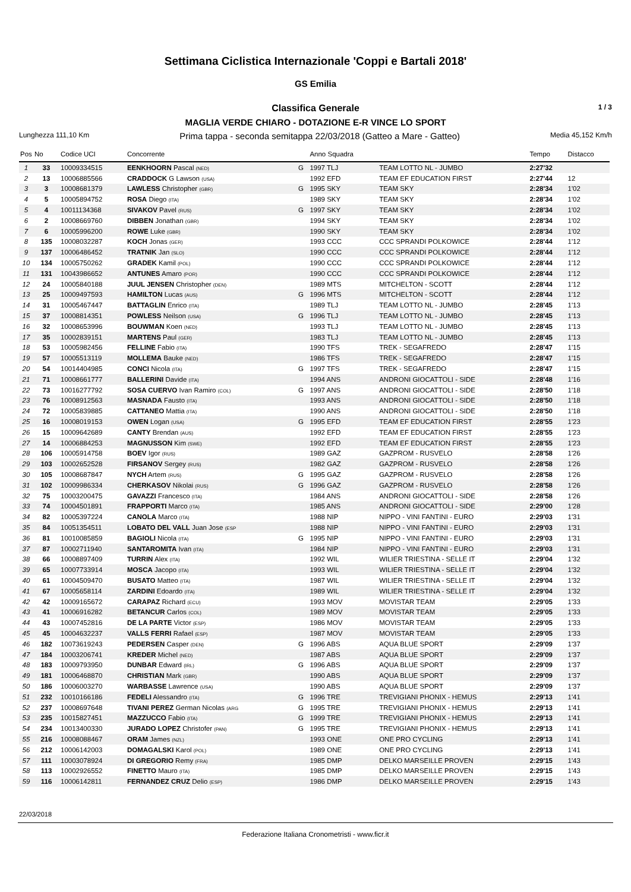Settimana Ciclistica Internazionale 'Coppi e Bartali 2018'
GS Emilia
Classifica Generale 1 / 3
MAGLIA VERDE CHIARO - DOTAZIONE E-R VINCE LO SPORT
Lunghezza 111,10 Km Prima tappa - seconda semitappa 22/03/2018 (Gatteo a Mare - Gatteo) Media 45,152 Km/h
| Pos | No | Codice UCI | Concorrente | | Anno Squadra | | Tempo | Distacco |
| --- | --- | --- | --- | --- | --- | --- | --- | --- |
| 1 | 33 | 10009334515 | EENKHOORN Pascal (NED) | G | 1997 TLJ | TEAM LOTTO NL - JUMBO | 2:27'32 | |
| 2 | 13 | 10006885566 | CRADDOCK G Lawson (USA) | | 1992 EFD | TEAM EF EDUCATION FIRST | 2:27'44 | 12 |
| 3 | 3 | 10008681379 | LAWLESS Christopher (GBR) | G | 1995 SKY | TEAM SKY | 2:28'34 | 1'02 |
| 4 | 5 | 10005894752 | ROSA Diego (ITA) | | 1989 SKY | TEAM SKY | 2:28'34 | 1'02 |
| 5 | 4 | 10011134368 | SIVAKOV Pavel (RUS) | G | 1997 SKY | TEAM SKY | 2:28'34 | 1'02 |
| 6 | 2 | 10008669760 | DIBBEN Jonathan (GBR) | | 1994 SKY | TEAM SKY | 2:28'34 | 1'02 |
| 7 | 6 | 10005996200 | ROWE Luke (GBR) | | 1990 SKY | TEAM SKY | 2:28'34 | 1'02 |
| 8 | 135 | 10008032287 | KOCH Jonas (GER) | | 1993 CCC | CCC SPRANDI POLKOWICE | 2:28'44 | 1'12 |
| 9 | 137 | 10006486452 | TRATNIK Jan (SLO) | | 1990 CCC | CCC SPRANDI POLKOWICE | 2:28'44 | 1'12 |
| 10 | 134 | 10005750262 | GRADEK Kamil (POL) | | 1990 CCC | CCC SPRANDI POLKOWICE | 2:28'44 | 1'12 |
| 11 | 131 | 10043986652 | ANTUNES Amaro (POR) | | 1990 CCC | CCC SPRANDI POLKOWICE | 2:28'44 | 1'12 |
| 12 | 24 | 10005840188 | JUUL JENSEN Christopher (DEN) | | 1989 MTS | MITCHELTON - SCOTT | 2:28'44 | 1'12 |
| 13 | 25 | 10009497593 | HAMILTON Lucas (AUS) | G | 1996 MTS | MITCHELTON - SCOTT | 2:28'44 | 1'12 |
| 14 | 31 | 10005467447 | BATTAGLIN Enrico (ITA) | | 1989 TLJ | TEAM LOTTO NL - JUMBO | 2:28'45 | 1'13 |
| 15 | 37 | 10008814351 | POWLESS Neilson (USA) | G | 1996 TLJ | TEAM LOTTO NL - JUMBO | 2:28'45 | 1'13 |
| 16 | 32 | 10008653996 | BOUWMAN Koen (NED) | | 1993 TLJ | TEAM LOTTO NL - JUMBO | 2:28'45 | 1'13 |
| 17 | 35 | 10002839151 | MARTENS Paul (GER) | | 1983 TLJ | TEAM LOTTO NL - JUMBO | 2:28'45 | 1'13 |
| 18 | 53 | 10005982456 | FELLINE Fabio (ITA) | | 1990 TFS | TREK - SEGAFREDO | 2:28'47 | 1'15 |
| 19 | 57 | 10005513119 | MOLLEMA Bauke (NED) | | 1986 TFS | TREK - SEGAFREDO | 2:28'47 | 1'15 |
| 20 | 54 | 10014404985 | CONCI Nicola (ITA) | G | 1997 TFS | TREK - SEGAFREDO | 2:28'47 | 1'15 |
| 21 | 71 | 10008661777 | BALLERINI Davide (ITA) | | 1994 ANS | ANDRONI GIOCATTOLI - SIDE | 2:28'48 | 1'16 |
| 22 | 73 | 10016277792 | SOSA CUERVO Ivan Ramiro (COL) | G | 1997 ANS | ANDRONI GIOCATTOLI - SIDE | 2:28'50 | 1'18 |
| 23 | 76 | 10008912563 | MASNADA Fausto (ITA) | | 1993 ANS | ANDRONI GIOCATTOLI - SIDE | 2:28'50 | 1'18 |
| 24 | 72 | 10005839885 | CATTANEO Mattia (ITA) | | 1990 ANS | ANDRONI GIOCATTOLI - SIDE | 2:28'50 | 1'18 |
| 25 | 16 | 10008019153 | OWEN Logan (USA) | G | 1995 EFD | TEAM EF EDUCATION FIRST | 2:28'55 | 1'23 |
| 26 | 15 | 10009642689 | CANTY Brendan (AUS) | | 1992 EFD | TEAM EF EDUCATION FIRST | 2:28'55 | 1'23 |
| 27 | 14 | 10006884253 | MAGNUSSON Kim (SWE) | | 1992 EFD | TEAM EF EDUCATION FIRST | 2:28'55 | 1'23 |
| 28 | 106 | 10005914758 | BOEV Igor (RUS) | | 1989 GAZ | GAZPROM - RUSVELO | 2:28'58 | 1'26 |
| 29 | 103 | 10002652528 | FIRSANOV Sergey (RUS) | | 1982 GAZ | GAZPROM - RUSVELO | 2:28'58 | 1'26 |
| 30 | 105 | 10008687847 | NYCH Artem (RUS) | G | 1995 GAZ | GAZPROM - RUSVELO | 2:28'58 | 1'26 |
| 31 | 102 | 10009986334 | CHERKASOV Nikolai (RUS) | G | 1996 GAZ | GAZPROM - RUSVELO | 2:28'58 | 1'26 |
| 32 | 75 | 10003200475 | GAVAZZI Francesco (ITA) | | 1984 ANS | ANDRONI GIOCATTOLI - SIDE | 2:28'58 | 1'26 |
| 33 | 74 | 10004501891 | FRAPPORTI Marco (ITA) | | 1985 ANS | ANDRONI GIOCATTOLI - SIDE | 2:29'00 | 1'28 |
| 34 | 82 | 10005397224 | CANOLA Marco (ITA) | | 1988 NIP | NIPPO - VINI FANTINI - EURO | 2:29'03 | 1'31 |
| 35 | 84 | 10051354511 | LOBATO DEL VALL Juan Jose (ESP | | 1988 NIP | NIPPO - VINI FANTINI - EURO | 2:29'03 | 1'31 |
| 36 | 81 | 10010085859 | BAGIOLI Nicola (ITA) | G | 1995 NIP | NIPPO - VINI FANTINI - EURO | 2:29'03 | 1'31 |
| 37 | 87 | 10002711940 | SANTAROMITA Ivan (ITA) | | 1984 NIP | NIPPO - VINI FANTINI - EURO | 2:29'03 | 1'31 |
| 38 | 66 | 10008897409 | TURRIN Alex (ITA) | | 1992 WIL | WILIER TRIESTINA - SELLE IT | 2:29'04 | 1'32 |
| 39 | 65 | 10007733914 | MOSCA Jacopo (ITA) | | 1993 WIL | WILIER TRIESTINA - SELLE IT | 2:29'04 | 1'32 |
| 40 | 61 | 10004509470 | BUSATO Matteo (ITA) | | 1987 WIL | WILIER TRIESTINA - SELLE IT | 2:29'04 | 1'32 |
| 41 | 67 | 10005658114 | ZARDINI Edoardo (ITA) | | 1989 WIL | WILIER TRIESTINA - SELLE IT | 2:29'04 | 1'32 |
| 42 | 42 | 10009165672 | CARAPAZ Richard (ECU) | | 1993 MOV | MOVISTAR TEAM | 2:29'05 | 1'33 |
| 43 | 41 | 10006916282 | BETANCUR Carlos (COL) | | 1989 MOV | MOVISTAR TEAM | 2:29'05 | 1'33 |
| 44 | 43 | 10007452816 | DE LA PARTE Victor (ESP) | | 1986 MOV | MOVISTAR TEAM | 2:29'05 | 1'33 |
| 45 | 45 | 10004632237 | VALLS FERRI Rafael (ESP) | | 1987 MOV | MOVISTAR TEAM | 2:29'05 | 1'33 |
| 46 | 182 | 10073619243 | PEDERSEN Casper (DEN) | G | 1996 ABS | AQUA BLUE SPORT | 2:29'09 | 1'37 |
| 47 | 184 | 10003206741 | KREDER Michel (NED) | | 1987 ABS | AQUA BLUE SPORT | 2:29'09 | 1'37 |
| 48 | 183 | 10009793950 | DUNBAR Edward (IRL) | G | 1996 ABS | AQUA BLUE SPORT | 2:29'09 | 1'37 |
| 49 | 181 | 10006468870 | CHRISTIAN Mark (GBR) | | 1990 ABS | AQUA BLUE SPORT | 2:29'09 | 1'37 |
| 50 | 186 | 10006003270 | WARBASSE Lawrence (USA) | | 1990 ABS | AQUA BLUE SPORT | 2:29'09 | 1'37 |
| 51 | 232 | 10010166186 | FEDELI Alessandro (ITA) | G | 1996 TRE | TREVIGIANI PHONIX - HEMUS | 2:29'13 | 1'41 |
| 52 | 237 | 10008697648 | TIVANI PEREZ German Nicolas (ARG | G | 1995 TRE | TREVIGIANI PHONIX - HEMUS | 2:29'13 | 1'41 |
| 53 | 235 | 10015827451 | MAZZUCCO Fabio (ITA) | G | 1999 TRE | TREVIGIANI PHONIX - HEMUS | 2:29'13 | 1'41 |
| 54 | 234 | 10013400330 | JURADO LOPEZ Christofer (PAN) | G | 1995 TRE | TREVIGIANI PHONIX - HEMUS | 2:29'13 | 1'41 |
| 55 | 216 | 10008088467 | ORAM James (NZL) | | 1993 ONE | ONE PRO CYCLING | 2:29'13 | 1'41 |
| 56 | 212 | 10006142003 | DOMAGALSKI Karol (POL) | | 1989 ONE | ONE PRO CYCLING | 2:29'13 | 1'41 |
| 57 | 111 | 10003078924 | DI GREGORIO Remy (FRA) | | 1985 DMP | DELKO MARSEILLE PROVEN | 2:29'15 | 1'43 |
| 58 | 113 | 10002926552 | FINETTO Mauro (ITA) | | 1985 DMP | DELKO MARSEILLE PROVEN | 2:29'15 | 1'43 |
| 59 | 116 | 10006142811 | FERNANDEZ CRUZ Delio (ESP) | | 1986 DMP | DELKO MARSEILLE PROVEN | 2:29'15 | 1'43 |
22/03/2018
Federazione Italiana Cronometristi - www.ficr.it